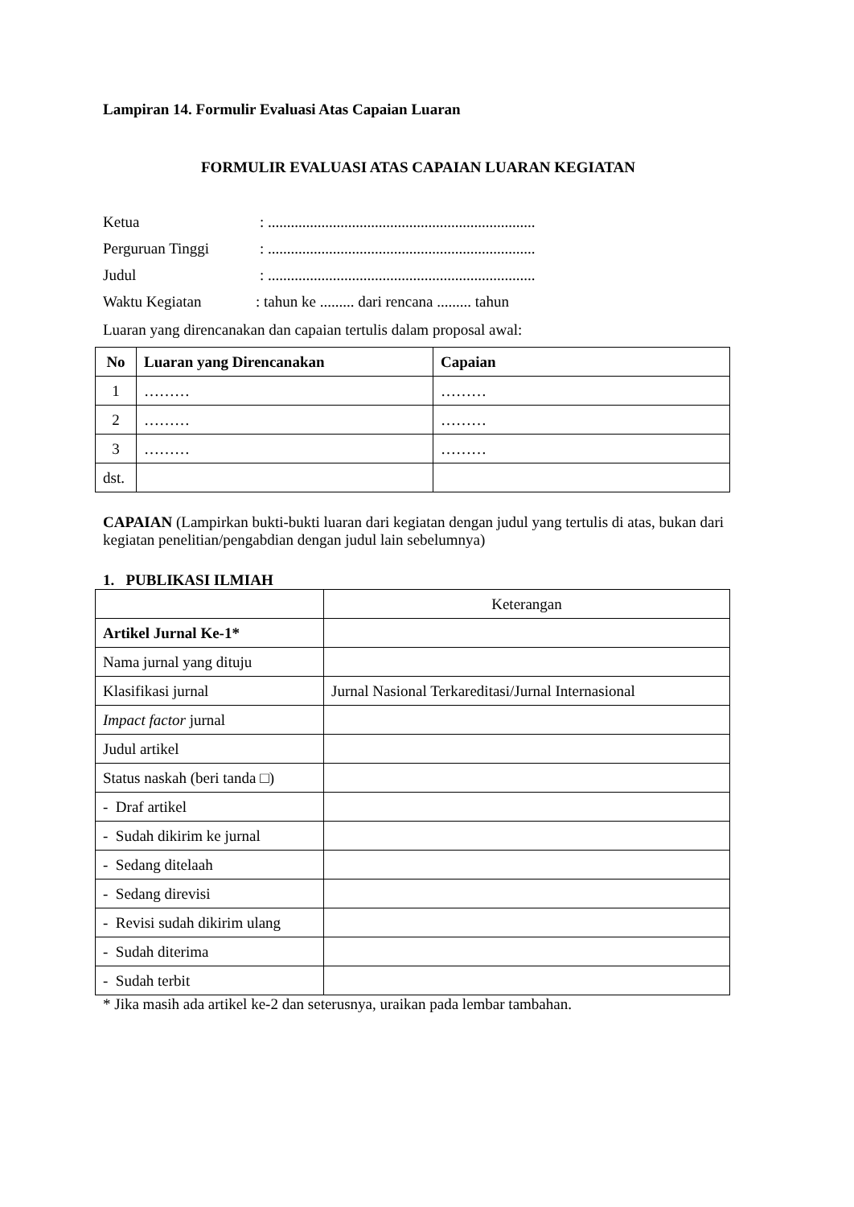Lampiran 14. Formulir Evaluasi Atas Capaian Luaran
FORMULIR EVALUASI ATAS CAPAIAN LUARAN KEGIATAN
Ketua: ......................................................................
Perguruan Tinggi: ......................................................................
Judul: ......................................................................
Waktu Kegiatan: tahun ke ......... dari rencana ......... tahun
Luaran yang direncanakan dan capaian tertulis dalam proposal awal:
| No | Luaran yang Direncanakan | Capaian |
| --- | --- | --- |
| 1 | ……… | ……… |
| 2 | ……… | ……… |
| 3 | ……… | ……… |
| dst. | | |
CAPAIAN (Lampirkan bukti-bukti luaran dari kegiatan dengan judul yang tertulis di atas, bukan dari kegiatan penelitian/pengabdian dengan judul lain sebelumnya)
1. PUBLIKASI ILMIAH
| | Keterangan |
| Artikel Jurnal Ke-1* | |
| Nama jurnal yang dituju | |
| Klasifikasi jurnal | Jurnal Nasional Terkareditasi/Jurnal Internasional |
| Impact factor jurnal | |
| Judul artikel | |
| Status naskah (beri tanda □) | |
| - Draf artikel | |
| - Sudah dikirim ke jurnal | |
| - Sedang ditelaah | |
| - Sedang direvisi | |
| - Revisi sudah dikirim ulang | |
| - Sudah diterima | |
| - Sudah terbit | |
* Jika masih ada artikel ke-2 dan seterusnya, uraikan pada lembar tambahan.